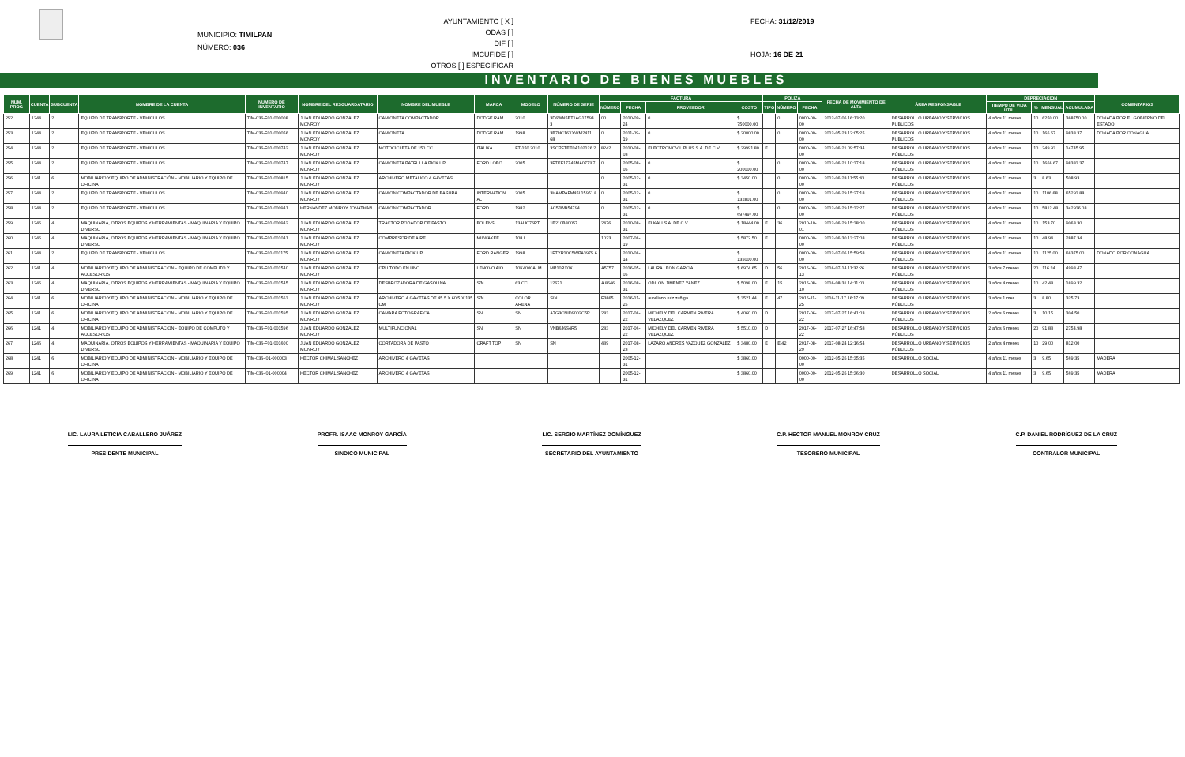MUNICIPIO: TIMILPAN
NÚMERO: 036
AYUNTAMIENTO [ X ]
ODAS [ ]
DIF [ ]
IMCUFIDE [ ]
OTROS [ ] ESPECIFICAR
FECHA: 31/12/2019
HOJA: 16 DE 21
INVENTARIO DE BIENES MUEBLES
| NÚM. PROG | CUENTA | SUBCUENTA | NOMBRE DE LA CUENTA | NÚMERO DE INVENTARIO | NOMBRE DEL RESGUARDATARIO | NOMBRE DEL MUEBLE | MARCA | MODELO | NÚMERO DE SERIE | FACTURA | | | | PÓLIZA | | | FECHA DE MOVIMIENTO DE ALTA | ÁREA RESPONSABLE | DEPRECIACIÓN | | | | COMENTARIOS |
| --- | --- | --- | --- | --- | --- | --- | --- | --- | --- | --- | --- | --- | --- | --- | --- | --- | --- | --- | --- | --- | --- | --- | --- |
| | | | | | | | | | | NÚMERO | FECHA | PROVEEDOR | COSTO | TIPO | NÚMERO | FECHA | | | TIEMPO DE VIDA ÚTIL | % | MENSUAL | ACUMULADA | |
| 252 | 1244 | 2 | EQUIPO DE TRANSPORTE - VEHICULOS | TIM-036-F01-000008 | JUAN EDUARDO GONZALEZ MONROY | CAMIONETA COMPACTADOR | DODGE RAM | 2010 | 3D6WN5ET1AG17594 3 | 00 | 2010-09-24 | 0 | $ 750000.00 | | 0 | 0000-00-00 | 2012-07-06 16:13:20 | DESARROLLO URBANO Y SERVICIOS PÚBLICOS | 4 años 11 meses | 10 | 6250.00 | 368750.00 | DONADA POR EL GOBIERNO DEL ESTADO |
| 253 | 1244 | 2 | EQUIPO DE TRANSPORTE - VEHICULOS | TIM-036-F01-000056 | JUAN EDUARDO GONZALEZ MONROY | CAMIONETA | DODGE RAM | 1998 | 3B7HC16XXWM2411 68 | 0 | 2011-09-19 | 0 | $ 20000.00 | | 0 | 0000-00-00 | 2012-05-23 12:05:25 | DESARROLLO URBANO Y SERVICIOS PÚBLICOS | 4 años 11 meses | 10 | 166.67 | 9833.37 | DONADA POR CONAGUA |
| 254 | 1244 | 2 | EQUIPO DE TRANSPORTE - VEHICULOS | TIM-036-F01-000742 | JUAN EDUARDO GONZALEZ MONROY | MOTOCICLETA DE 150 CC | ITALIKA | FT-150 2010 | 3SCPFTEE0A102126 2 | 8242 | 2010-08-03 | ELECTROMOVIL PLUS S.A. DE C.V. | $ 29991.80 | E | | 0000-00-00 | 2012-06-21 09:57:34 | DESARROLLO URBANO Y SERVICIOS PÚBLICOS | 4 años 11 meses | 10 | 249.93 | 14745.95 | |
| 255 | 1244 | 2 | EQUIPO DE TRANSPORTE - VEHICULOS | TIM-036-F01-000747 | JUAN EDUARDO GONZALEZ MONROY | CAMIONETA PATRULLA PICK UP | FORD LOBO | 2005 | 3FTEF17Z45MA0773 7 | 0 | 2005-08-05 | 0 | $ 200000.00 | | 0 | 0000-00-00 | 2012-06-21 10:37:18 | DESARROLLO URBANO Y SERVICIOS PÚBLICOS | 4 años 11 meses | 10 | 1666.67 | 98333.37 | |
| 256 | 1241 | 6 | MOBILIARIO Y EQUIPO DE ADMINISTRACIÓN - MOBILIARIO Y EQUIPO DE OFICINA | TIM-036-F01-000815 | JUAN EDUARDO GONZALEZ MONROY | ARCHIVERO METALICO 4 GAVETAS | | | | 0 | 2005-12-31 | 0 | $ 3450.00 | | 0 | 0000-00-00 | 2012-06-28 11:55:43 | DESARROLLO URBANO Y SERVICIOS PÚBLICOS | 4 años 11 meses | 3 | 8.63 | 508.93 | |
| 257 | 1244 | 2 | EQUIPO DE TRANSPORTE - VEHICULOS | TIM-036-F01-000940 | JUAN EDUARDO GONZALEZ MONROY | CAMION COMPACTADOR DE BASURA | INTERNATION AL | 2005 | 3HAMPAFM45L15951 8 | 0 | 2005-12-31 | 0 | $ 132801.00 | | 0 | 0000-00-00 | 2012-06-29 15:27:18 | DESARROLLO URBANO Y SERVICIOS PÚBLICOS | 4 años 11 meses | 10 | 1106.68 | 65293.88 | |
| 258 | 1244 | 2 | EQUIPO DE TRANSPORTE - VEHICULOS | TIM-036-F01-000941 | HERNANDEZ MONROY JONATHAN | CAMION COMPACTADOR | FORD | 1982 | AC5JWB54794 | 0 | 2005-12-31 | 0 | $ 697497.00 | | 0 | 0000-00-00 | 2012-06-29 15:32:27 | DESARROLLO URBANO Y SERVICIOS PÚBLICOS | 4 años 11 meses | 10 | 5812.48 | 342936.08 | |
| 259 | 1246 | 4 | MAQUINARIA, OTROS EQUIPOS Y HERRAMIENTAS - MAQUINARIA Y EQUIPO DIVERSO | TIM-036-F01-000942 | JUAN EDUARDO GONZALEZ MONROY | TRACTOR PODADOR DE PASTO | BOLENS | 13AUC76RT | 1E210B30057 | 2476 | 2010-08-31 | ELKALI S.A. DE C.V. | $ 18444.00 | E | 36 | 2010-10-01 | 2012-06-29 15:38:00 | DESARROLLO URBANO Y SERVICIOS PÚBLICOS | 4 años 11 meses | 10 | 153.70 | 9068.30 | |
| 260 | 1246 | 4 | MAQUINARIA, OTROS EQUIPOS Y HERRAMIENTAS - MAQUINARIA Y EQUIPO DIVERSO | TIM-036-F01-001041 | JUAN EDUARDO GONZALEZ MONROY | COMPRESOR DE AIRE | MILWAKEE | 108 L | | 1023 | 2007-06-19 | | $ 5872.50 | E | | 0000-00-00 | 2012-06-30 13:27:08 | DESARROLLO URBANO Y SERVICIOS PÚBLICOS | 4 años 11 meses | 10 | 48.94 | 2887.34 | |
| 261 | 1244 | 2 | EQUIPO DE TRANSPORTE - VEHICULOS | TIM-036-F01-001175 | JUAN EDUARDO GONZALEZ MONROY | CAMIONETA PICK UP | FORD RANGER | 1998 | 1FTYR10C5WPA3975 6 | | 2010-06-14 | | $ 135000.00 | | | 0000-00-00 | 2012-07-06 15:59:58 | DESARROLLO URBANO Y SERVICIOS PÚBLICOS | 4 años 11 meses | 10 | 1125.00 | 66375.00 | DONADO POR CONAGUA |
| 262 | 1241 | 4 | MOBILIARIO Y EQUIPO DE ADMINISTRACIÓN - EQUIPO DE COMPUTO Y ACCESORIOS | TIM-036-F01-001540 | JUAN EDUARDO GONZALEZ MONROY | CPU TODO EN UNO | LENOVO AIO | 10K4000ALM | MP10RX0K | A5757 | 2016-05-05 | LAURA LEON GARCIA | $ 6974.65 | D | 56 | 2016-06-13 | 2016-07-14 11:32:26 | DESARROLLO URBANO Y SERVICIOS PÚBLICOS | 3 años 7 meses | 20 | 116.24 | 4998.47 | |
| 263 | 1246 | 4 | MAQUINARIA, OTROS EQUIPOS Y HERRAMIENTAS - MAQUINARIA Y EQUIPO DIVERSO | TIM-036-F01-001545 | JUAN EDUARDO GONZALEZ MONROY | DESBROZADORA DE GASOLINA | S/N | 63 CC | 12671 | A 8646 | 2016-08-31 | ODILON JIMENEZ YAÑEZ | $ 5098.00 | E | 15 | 2016-08-10 | 2016-08-31 14:11:03 | DESARROLLO URBANO Y SERVICIOS PÚBLICOS | 3 años 4 meses | 10 | 42.48 | 1699.32 | |
| 264 | 1241 | 6 | MOBILIARIO Y EQUIPO DE ADMINISTRACIÓN - MOBILIARIO Y EQUIPO DE OFICINA | TIM-036-F01-001563 | JUAN EDUARDO GONZALEZ MONROY | ARCHIVERO 4 GAVETAS DE 45.5 X 60.5 X 135 CM | S/N | COLOR ARENA | S/N | F3865 | 2016-11-25 | aureliano ruiz zuñiga | $ 3521.44 | E | 47 | 2016-11-25 | 2016-11-17 16:17:09 | DESARROLLO URBANO Y SERVICIOS PÚBLICOS | 3 años 1 mes | 3 | 8.80 | 325.73 | |
| 265 | 1241 | 6 | MOBILIARIO Y EQUIPO DE ADMINISTRACIÓN - MOBILIARIO Y EQUIPO DE OFICINA | TIM-036-F01-001595 | JUAN EDUARDO GONZALEZ MONROY | CAMARA FOTOGRAFICA | SN | SN | A7G3CNID9002C5P | 283 | 2017-06-22 | MICHELY DEL CARMEN RIVERA VELAZQUEZ | $ 4060.00 | D | | 2017-06-22 | 2017-07-27 16:41:03 | DESARROLLO URBANO Y SERVICIOS PÚBLICOS | 2 años 6 meses | 3 | 10.15 | 304.50 | |
| 266 | 1241 | 4 | MOBILIARIO Y EQUIPO DE ADMINISTRACIÓN - EQUIPO DE COMPUTO Y ACCESORIOS | TIM-036-F01-001596 | JUAN EDUARDO GONZALEZ MONROY | MULTIFUNCIONAL | SN | SN | VNB6J6S4R5 | 283 | 2017-06-22 | MICHELY DEL CARMEN RIVERA VELAZQUEZ | $ 5510.00 | D | | 2017-06-22 | 2017-07-27 16:47:58 | DESARROLLO URBANO Y SERVICIOS PÚBLICOS | 2 años 6 meses | 20 | 91.83 | 2754.98 | |
| 267 | 1246 | 4 | MAQUINARIA, OTROS EQUIPOS Y HERRAMIENTAS - MAQUINARIA Y EQUIPO DIVERSO | TIM-036-F01-001600 | JUAN EDUARDO GONZALEZ MONROY | CORTADORA DE PASTO | CRAFT TOP | SN | SN | 439 | 2017-08-23 | LAZARO ANDRES VAZQUEZ GONZALEZ | $ 3480.00 | E | E 42 | 2017-08-29 | 2017-08-24 12:16:54 | DESARROLLO URBANO Y SERVICIOS PÚBLICOS | 2 años 4 meses | 10 | 29.00 | 812.00 | |
| 268 | 1241 | 6 | MOBILIARIO Y EQUIPO DE ADMINISTRACIÓN - MOBILIARIO Y EQUIPO DE OFICINA | TIM-036-I01-000003 | HECTOR CHIMAL SANCHEZ | ARCHIVERO 4 GAVETAS | | | | | 2005-12-31 | | $ 3860.00 | | | 0000-00-00 | 2012-05-26 15:35:35 | DESARROLLO SOCIAL | 4 años 11 meses | 3 | 9.65 | 569.35 | MADERA |
| 269 | 1241 | 6 | MOBILIARIO Y EQUIPO DE ADMINISTRACIÓN - MOBILIARIO Y EQUIPO DE OFICINA | TIM-036-I01-000004 | HECTOR CHIMAL SANCHEZ | ARCHIVERO 4 GAVETAS | | | | | 2005-12-31 | | $ 3860.00 | | | 0000-00-00 | 2012-05-26 15:36:30 | DESARROLLO SOCIAL | 4 años 11 meses | 3 | 9.65 | 569.35 | MADERA |
LIC. LAURA LETICIA CABALLERO JUÁREZ
PRESIDENTE MUNICIPAL
PROFR. ISAAC MONROY GARCÍA
SINDICO MUNICIPAL
LIC. SERGIO MARTÍNEZ DOMÍNGUEZ
SECRETARIO DEL AYUNTAMIENTO
C.P. HECTOR MANUEL MONROY CRUZ
TESORERO MUNICIPAL
C.P. DANIEL RODRÍGUEZ DE LA CRUZ
CONTRALOR MUNICIPAL